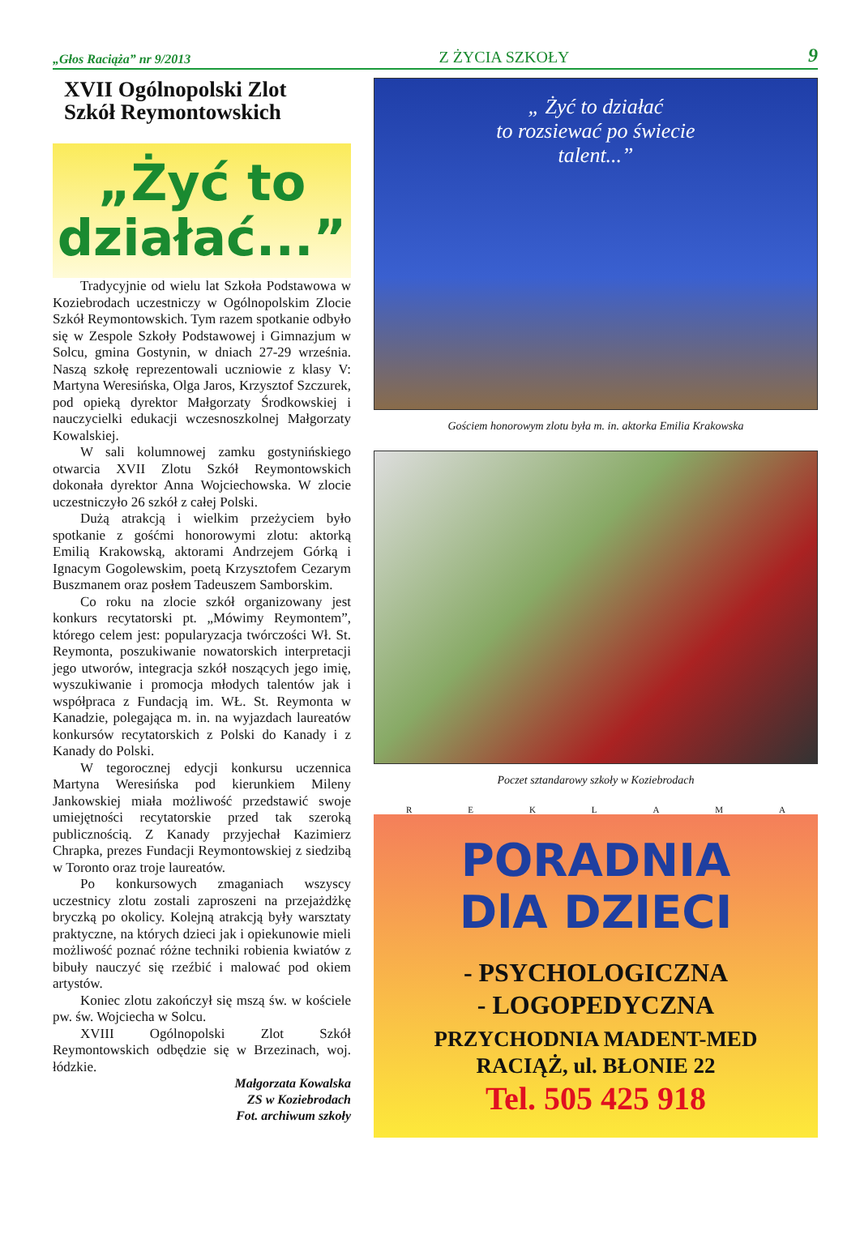„Głos Raciąża” nr 9/2013
Z ŻYCIA SZKOŁY
9
XVII Ogólnopolski Zlot
Szkół Reymontowskich
„Żyć to
działać...”
Tradycyjnie od wielu lat Szkoła Podstawowa w Koziebrodach uczestniczy w Ogólnopolskim Zlocie Szkół Reymontowskich. Tym razem spotkanie odbyło się w Zespole Szkoły Podstawowej i Gimnazjum w Solcu, gmina Gostynin, w dniach 27-29 września. Naszą szkołę reprezentowali uczniowie z klasy V: Martyna Weresińska, Olga Jaros, Krzysztof Szczurek, pod opieką dyrektor Małgorzaty Środkowskiej i nauczycielki edukacji wczesnoszkolnej Małgorzaty Kowalskiej.
W sali kolumnowej zamku gostynińskiego otwarcia XVII Zlotu Szkół Reymontowskich dokonała dyrektor Anna Wojciechowska. W zlocie uczestniczyło 26 szkół z całej Polski.
Dużą atrakcją i wielkim przeżyciem było spotkanie z gośćmi honorowymi zlotu: aktorką Emilią Krakowską, aktorami Andrzejem Górką i Ignacym Gogolewskim, poetą Krzysztofem Cezarym Buszmanem oraz posłem Tadeuszem Samborskim.
Co roku na zlocie szkół organizowany jest konkurs recytatorski pt. „Mówimy Reymontem”, którego celem jest: popularyzacja twórczości Wł. St. Reymonta, poszukiwanie nowatorskich interpretacji jego utworów, integracja szkół noszących jego imię, wyszukiwanie i promocja młodych talentów jak i współpraca z Fundacją im. WŁ. St. Reymonta w Kanadzie, polegająca m. in. na wyjazdach laureatów konkursów recytatorskich z Polski do Kanady i z Kanady do Polski.
W tegorocznej edycji konkursu uczennica Martyna Weresińska pod kierunkiem Mileny Jankowskiej miała możliwość przedstawić swoje umiejętności recytatorskie przed tak szeroką publicznością. Z Kanady przyjechał Kazimierz Chrapka, prezes Fundacji Reymontowskiej z siedzibą w Toronto oraz troje laureatów.
Po konkursowych zmaganiach wszyscy uczestnicy zlotu zostali zaproszeni na przejażdżkę bryczką po okolicy. Kolejną atrakcją były warsztaty praktyczne, na których dzieci jak i opiekunowie mieli możliwość poznać różne techniki robienia kwiatów z bibuły nauczyć się rzeźbić i malować pod okiem artystów.
Koniec zlotu zakończył się mszą św. w kościele pw. św. Wojciecha w Solcu.
XVIII Ogólnopolski Zlot Szkół Reymontowskich odbędzie się w Brzezinach, woj. łódzkie.
Małgorzata Kowalska
ZS w Koziebrodach
Fot. archiwum szkoły
„ Żyć to działać
to rozsiewać po świecie
talent...”
Gościem honorowym zlotu była m. in. aktorka Emilia Krakowska
Poczet sztandarowy szkoły w Koziebrodach
R E K L A M A
PORADNIA
DlA DZIECI
- PSYCHOLOGICZNA
- LOGOPEDYCZNA
PRZYCHODNIA MADENT-MED
RACIĄŻ, ul. BŁONIE 22
Tel. 505 425 918